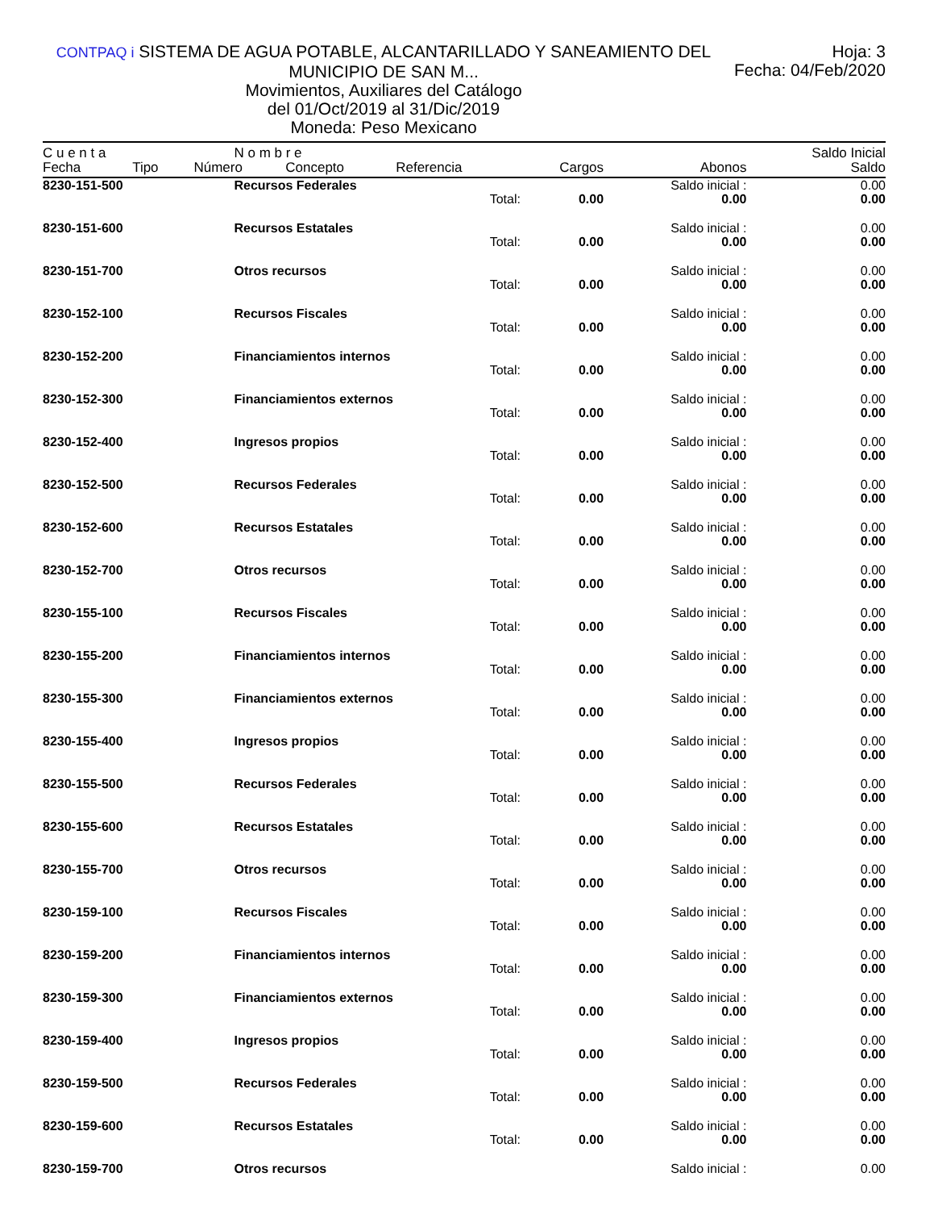CONTPAQ i SISTEMA DE AGUA POTABLE, ALCANTARILLADO Y SANEAMIENTO DEL MUNICIPIO DE SAN M...
Movimientos, Auxiliares del Catálogo
del 01/Oct/2019 al 31/Dic/2019
Moneda: Peso Mexicano
Hoja: 3
Fecha: 04/Feb/2020
| C u e n t a | | N o m b r e | | | | | Saldo Inicial |
| --- | --- | --- | --- | --- | --- | --- | --- |
| Fecha | Tipo | Número | Concepto | Referencia | Cargos | Abonos | Saldo |
| 8230-151-500 | | Recursos Federales | | | | Saldo inicial : | 0.00 |
| | | | | Total: | 0.00 | 0.00 | 0.00 |
| 8230-151-600 | | Recursos Estatales | | | | Saldo inicial : | 0.00 |
| | | | | Total: | 0.00 | 0.00 | 0.00 |
| 8230-151-700 | | Otros recursos | | | | Saldo inicial : | 0.00 |
| | | | | Total: | 0.00 | 0.00 | 0.00 |
| 8230-152-100 | | Recursos Fiscales | | | | Saldo inicial : | 0.00 |
| | | | | Total: | 0.00 | 0.00 | 0.00 |
| 8230-152-200 | | Financiamientos internos | | | | Saldo inicial : | 0.00 |
| | | | | Total: | 0.00 | 0.00 | 0.00 |
| 8230-152-300 | | Financiamientos externos | | | | Saldo inicial : | 0.00 |
| | | | | Total: | 0.00 | 0.00 | 0.00 |
| 8230-152-400 | | Ingresos propios | | | | Saldo inicial : | 0.00 |
| | | | | Total: | 0.00 | 0.00 | 0.00 |
| 8230-152-500 | | Recursos Federales | | | | Saldo inicial : | 0.00 |
| | | | | Total: | 0.00 | 0.00 | 0.00 |
| 8230-152-600 | | Recursos Estatales | | | | Saldo inicial : | 0.00 |
| | | | | Total: | 0.00 | 0.00 | 0.00 |
| 8230-152-700 | | Otros recursos | | | | Saldo inicial : | 0.00 |
| | | | | Total: | 0.00 | 0.00 | 0.00 |
| 8230-155-100 | | Recursos Fiscales | | | | Saldo inicial : | 0.00 |
| | | | | Total: | 0.00 | 0.00 | 0.00 |
| 8230-155-200 | | Financiamientos internos | | | | Saldo inicial : | 0.00 |
| | | | | Total: | 0.00 | 0.00 | 0.00 |
| 8230-155-300 | | Financiamientos externos | | | | Saldo inicial : | 0.00 |
| | | | | Total: | 0.00 | 0.00 | 0.00 |
| 8230-155-400 | | Ingresos propios | | | | Saldo inicial : | 0.00 |
| | | | | Total: | 0.00 | 0.00 | 0.00 |
| 8230-155-500 | | Recursos Federales | | | | Saldo inicial : | 0.00 |
| | | | | Total: | 0.00 | 0.00 | 0.00 |
| 8230-155-600 | | Recursos Estatales | | | | Saldo inicial : | 0.00 |
| | | | | Total: | 0.00 | 0.00 | 0.00 |
| 8230-155-700 | | Otros recursos | | | | Saldo inicial : | 0.00 |
| | | | | Total: | 0.00 | 0.00 | 0.00 |
| 8230-159-100 | | Recursos Fiscales | | | | Saldo inicial : | 0.00 |
| | | | | Total: | 0.00 | 0.00 | 0.00 |
| 8230-159-200 | | Financiamientos internos | | | | Saldo inicial : | 0.00 |
| | | | | Total: | 0.00 | 0.00 | 0.00 |
| 8230-159-300 | | Financiamientos externos | | | | Saldo inicial : | 0.00 |
| | | | | Total: | 0.00 | 0.00 | 0.00 |
| 8230-159-400 | | Ingresos propios | | | | Saldo inicial : | 0.00 |
| | | | | Total: | 0.00 | 0.00 | 0.00 |
| 8230-159-500 | | Recursos Federales | | | | Saldo inicial : | 0.00 |
| | | | | Total: | 0.00 | 0.00 | 0.00 |
| 8230-159-600 | | Recursos Estatales | | | | Saldo inicial : | 0.00 |
| | | | | Total: | 0.00 | 0.00 | 0.00 |
| 8230-159-700 | | Otros recursos | | | | Saldo inicial : | 0.00 |